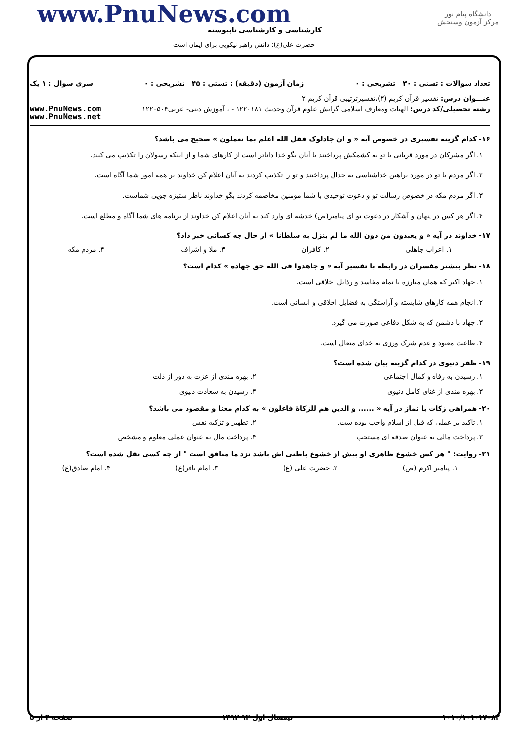دانشگاه پیام نور
مرکز آزمون وسنجش
www.PnuNews.com
کارشناسی و کارشناسی ناپیوسته
حضرت علی(ع): دانش راهبر نیکویی برای ایمان است
تعداد سوالات : تستی : ۳۰ تشریحی : ۰ زمان آزمون (دقیقه) : تستی : ۴۵ تشریحی : ۰ سری سوال : ۱ یک
عنـــوان درس: تفسیر قرآن کریم (۳)،تفسیرترتیبی قرآن کریم ۲
رشته تحصیلی/کد درس: الهیات ومعارف اسلامی گرایش علوم قرآن وحدیث ۱۲۲۰۱۸۱ - ، آموزش دینی- عربی۱۲۲۰۵۰۴ www.PnuNews.com
www.PnuNews.net
۱۶- کدام گزینه تفسیری در خصوص آیه « و ان جادلوک فقل الله اعلم بما تعملون » صحیح می باشد؟
۱. اگر مشرکان در مورد قربانی با تو به کشمکش پرداختند با آنان بگو خدا داناتر است از کارهای شما و از اینکه رسولان را تکذیب می کنند.
۲. اگر مردم با تو در مورد براهین خداشناسی به جدال پرداختند و تو را تکذیب کردند به آنان اعلام کن خداوند بر همه امور شما آگاه است.
۳. اگر مردم مکه در خصوص رسالت تو و دعوت توحیدی با شما مومنین مخاصمه کردند بگو خداوند ناظر ستیزه جویی شماست.
۴. اگر هر کس در پنهان و آشکار در دعوت تو ای پیامبر(ص) خدشه ای وارد کند به آنان اعلام کن خداوند از برنامه های شما آگاه و مطلع است.
۱۷- خداوند در آیه « و یعبدون من دون الله ما لم ینزل به سلطانا » از حال چه کسانی خبر داد؟
۱. اعراب جاهلی ۲. کافران ۳. ملا و اشراف ۴. مردم مکه
۱۸- نظر بیشتر مفسران در رابطه با تفسیر آیه « و جاهدوا فی الله حق جهاده » کدام است؟
۱. جهاد اکبر که همان مبارزه با تمام مفاسد و رذایل اخلاقی است.
۲. انجام همه کارهای شایسته و آراستگی به فضایل اخلاقی و انسانی است.
۳. جهاد با دشمن که به شکل دفاعی صورت می گیرد.
۴. طاعت معبود و عدم شرک ورزی به خدای متعال است.
۱۹- ظفر دنیوی در کدام گزینه بیان شده است؟
۱. رسیدن به رفاه و کمال اجتماعی ۲. بهره مندی از عزت به دور از ذلت ۳. بهره مندی از غنای کامل دنیوی ۴. رسیدن به سعادت دنیوی
۲۰- همراهی زکات با نماز در آیه « ...... و الذین هم للزکاهٔ فاعلون » به کدام معنا و مقصود می باشد؟
۱. تاکید بر عملی که قبل از اسلام واجب بوده ست. ۲. تطهیر و تزکیه نفس ۳. پرداخت مالی به عنوان صدقه ای مستحب ۴. پرداخت مال به عنوان عملی معلوم و مشخص
۲۱- روایت: " هر کس خشوع ظاهری او بیش از خشوع باطنی اش باشد نزد ما منافق است " از چه کسی نقل شده است؟
۱. پیامبر اکرم (ص) ۲. حضرت علی (ع) ۳. امام باقر(ع) ۴. امام صادق(ع)
۱۰۱۰/۱۰۱۰۱۷۰۸۲ نیمسال اول ۹۳-۱۳۹۲ صفحه ۳ از ۵